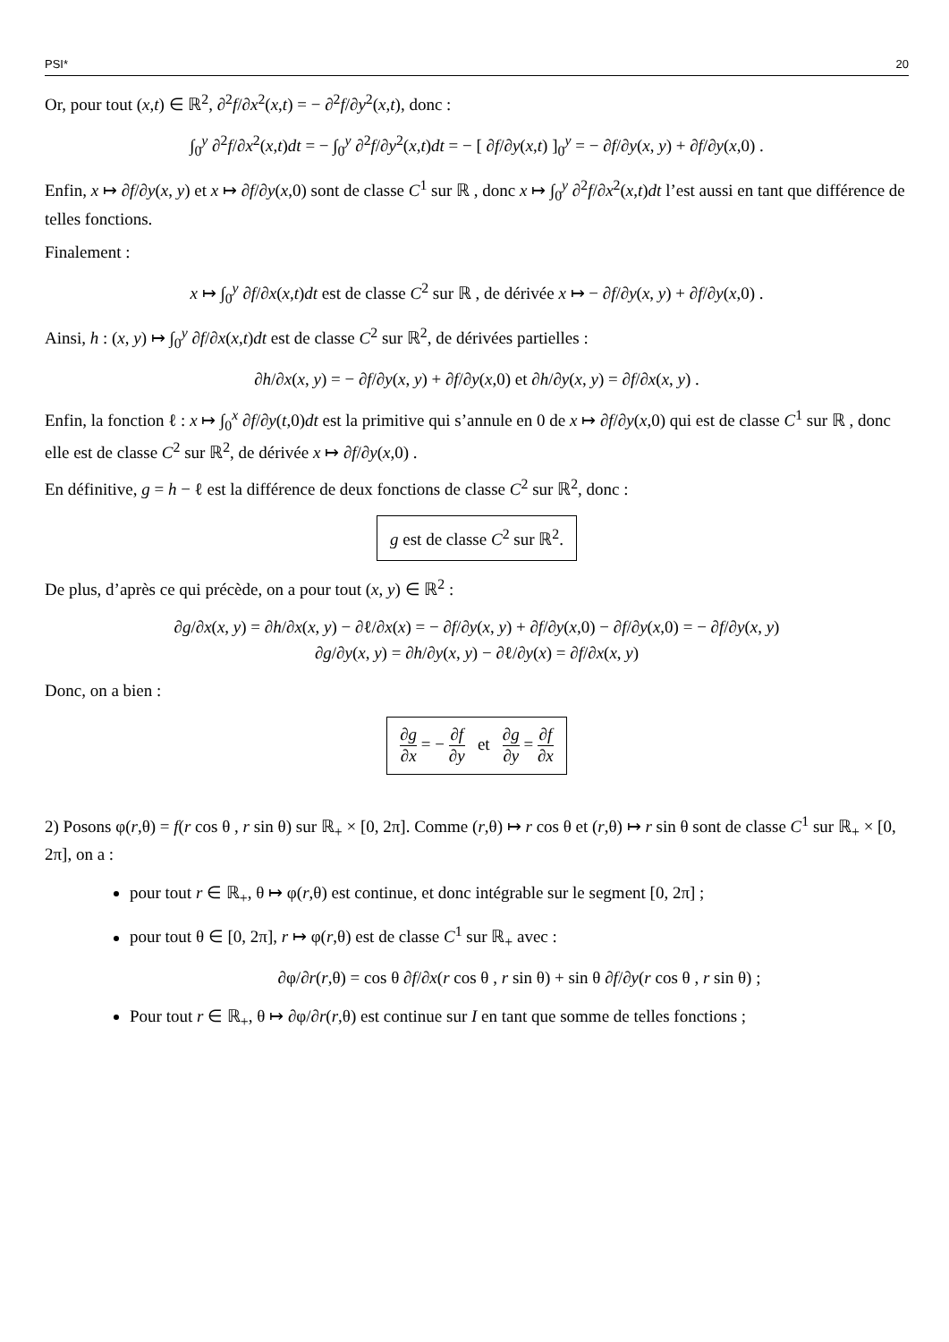PSI* 20
Or, pour tout (x,t) ∈ ℝ<sup>2</sup>, ∂<sup>2</sup>f/∂x<sup>2</sup>(x,t) = − ∂<sup>2</sup>f/∂y<sup>2</sup>(x,t), donc :
∫<sub>0</sub><sup>y</sup> ∂<sup>2</sup>f/∂x<sup>2</sup>(x,t)dt = − ∫<sub>0</sub><sup>y</sup> ∂<sup>2</sup>f/∂y<sup>2</sup>(x,t)dt = − [ ∂f/∂y(x,t) ]<sub>0</sub><sup>y</sup> = − ∂f/∂y(x, y) + ∂f/∂y(x,0) .
Enfin, x ↦ ∂f/∂y(x, y) et x ↦ ∂f/∂y(x,0) sont de classe C<sup>1</sup> sur ℝ , donc x ↦ ∫<sub>0</sub><sup>y</sup> ∂<sup>2</sup>f/∂x<sup>2</sup>(x,t)dt l’est aussi en tant que différence de telles fonctions.
Finalement :
x ↦ ∫<sub>0</sub><sup>y</sup> ∂f/∂x(x,t)dt est de classe C<sup>2</sup> sur ℝ , de dérivée x ↦ − ∂f/∂y(x, y) + ∂f/∂y(x,0) .
Ainsi, h : (x, y) ↦ ∫<sub>0</sub><sup>y</sup> ∂f/∂x(x,t)dt est de classe C<sup>2</sup> sur ℝ<sup>2</sup>, de dérivées partielles :
∂h/∂x(x, y) = − ∂f/∂y(x, y) + ∂f/∂y(x,0) et ∂h/∂y(x, y) = ∂f/∂x(x, y) .
Enfin, la fonction ℓ : x ↦ ∫<sub>0</sub><sup>x</sup> ∂f/∂y(t,0)dt est la primitive qui s’annule en 0 de x ↦ ∂f/∂y(x,0) qui est de classe C<sup>1</sup> sur ℝ , donc elle est de classe C<sup>2</sup> sur ℝ<sup>2</sup>, de dérivée x ↦ ∂f/∂y(x,0) .
En définitive, g = h − ℓ est la différence de deux fonctions de classe C<sup>2</sup> sur ℝ<sup>2</sup>, donc :
g est de classe C<sup>2</sup> sur ℝ<sup>2</sup>.
De plus, d’après ce qui précède, on a pour tout (x, y) ∈ ℝ<sup>2</sup> :
∂g/∂x(x, y) = ∂h/∂x(x, y) − ∂ℓ/∂x(x) = − ∂f/∂y(x, y) + ∂f/∂y(x,0) − ∂f/∂y(x,0) = − ∂f/∂y(x, y)
∂g/∂y(x, y) = ∂h/∂y(x, y) − ∂ℓ/∂y(x) = ∂f/∂x(x, y)
Donc, on a bien :
∂g ∂x = − ∂f ∂y et ∂g ∂y = ∂f ∂x
2) Posons φ(r,θ) = f(r cos θ , r sin θ) sur ℝ<sub>+</sub> × [0, 2π]. Comme (r,θ) ↦ r cos θ et (r,θ) ↦ r sin θ sont de classe C<sup>1</sup> sur ℝ<sub>+</sub> × [0, 2π], on a :
pour tout r ∈ ℝ<sub>+</sub>, θ ↦ φ(r,θ) est continue, et donc intégrable sur le segment [0, 2π] ;
pour tout θ ∈ [0, 2π], r ↦ φ(r,θ) est de classe C<sup>1</sup> sur ℝ<sub>+</sub> avec :
∂φ/∂r(r,θ) = cos θ ∂f/∂x(r cos θ , r sin θ) + sin θ ∂f/∂y(r cos θ , r sin θ) ;
Pour tout r ∈ ℝ<sub>+</sub>, θ ↦ ∂φ/∂r(r,θ) est continue sur I en tant que somme de telles fonctions ;